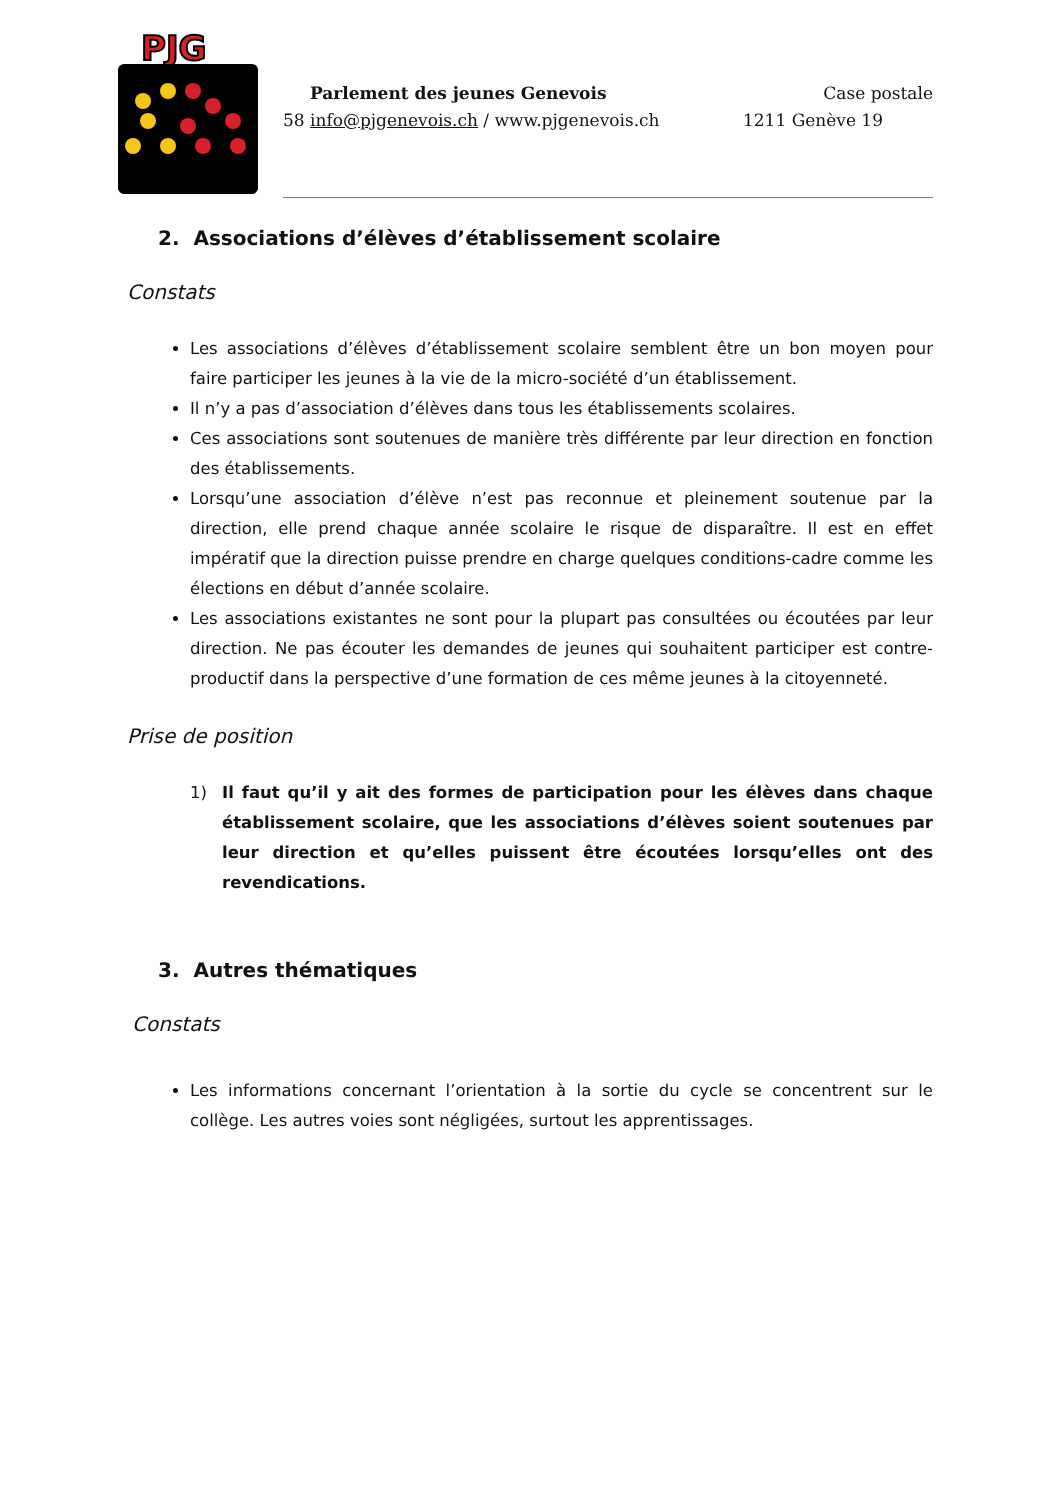PJG
Parlement des jeunes Genevois Case postale
58 info@pjgenevois.ch / www.pjgenevois.ch 1211 Genève 19
2. Associations d’élèves d’établissement scolaire
Constats
Les associations d’élèves d’établissement scolaire semblent être un bon moyen pour faire participer les jeunes à la vie de la micro-société d’un établissement.
Il n’y a pas d’association d’élèves dans tous les établissements scolaires.
Ces associations sont soutenues de manière très différente par leur direction en fonction des établissements.
Lorsqu’une association d’élève n’est pas reconnue et pleinement soutenue par la direction, elle prend chaque année scolaire le risque de disparaître. Il est en effet impératif que la direction puisse prendre en charge quelques conditions-cadre comme les élections en début d’année scolaire.
Les associations existantes ne sont pour la plupart pas consultées ou écoutées par leur direction. Ne pas écouter les demandes de jeunes qui souhaitent participer est contre-productif dans la perspective d’une formation de ces même jeunes à la citoyenneté.
Prise de position
1) Il faut qu’il y ait des formes de participation pour les élèves dans chaque établissement scolaire, que les associations d’élèves soient soutenues par leur direction et qu’elles puissent être écoutées lorsqu’elles ont des revendications.
3. Autres thématiques
Constats
Les informations concernant l’orientation à la sortie du cycle se concentrent sur le collège. Les autres voies sont négligées, surtout les apprentissages.